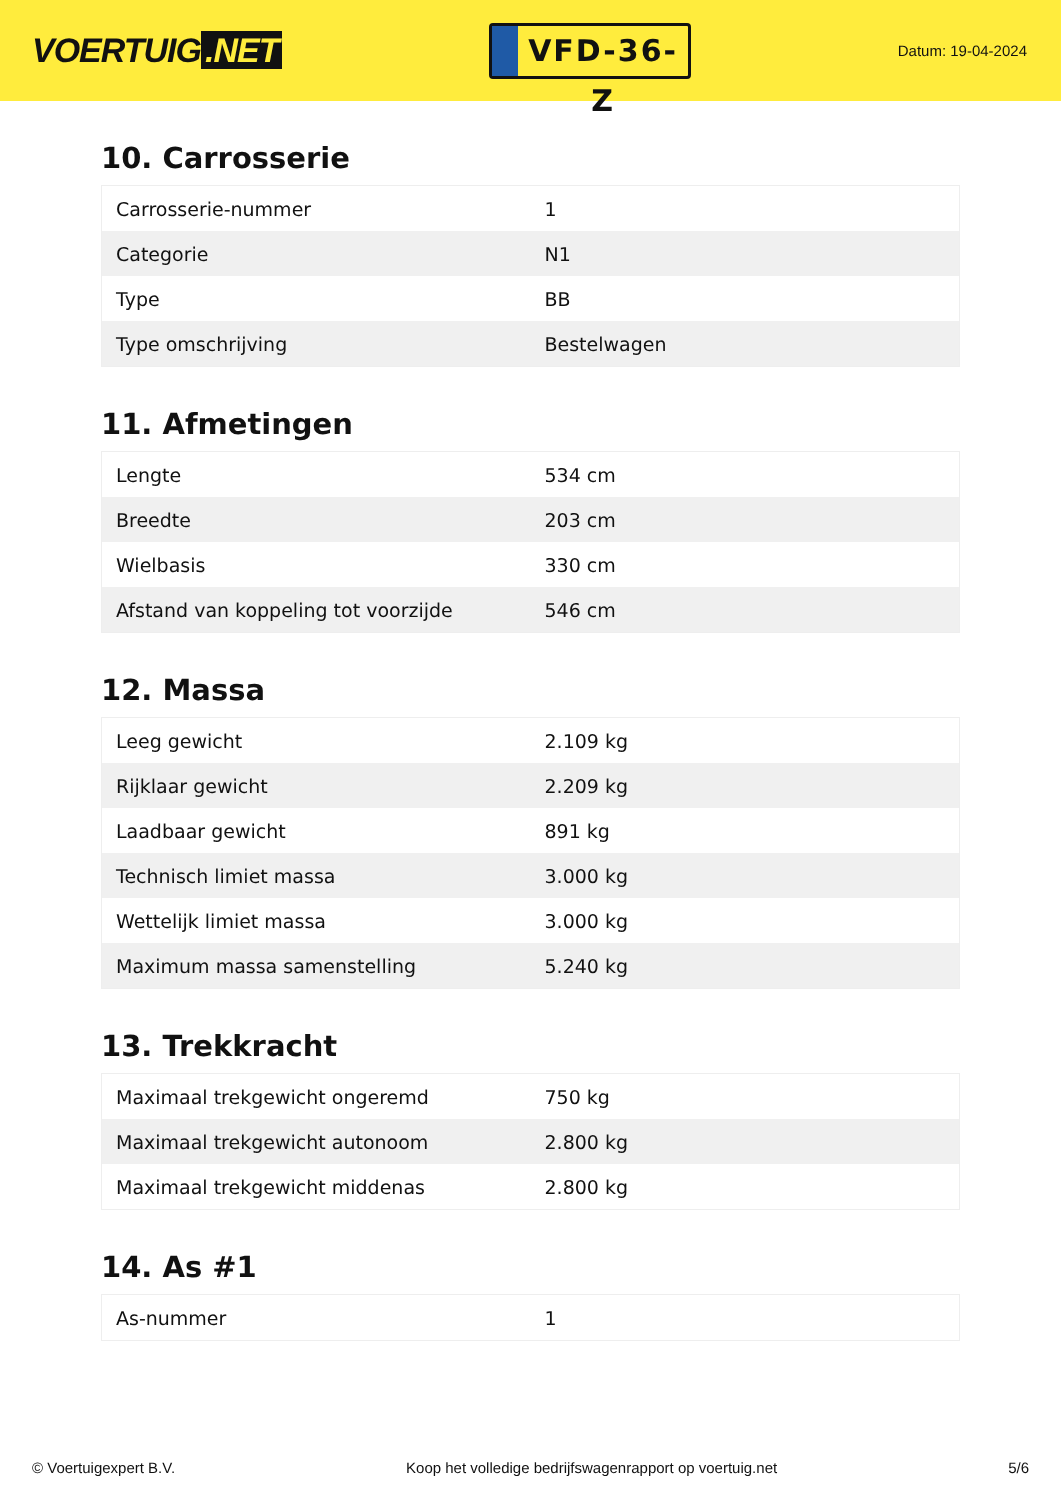VOERTUIG.NET
VFD-36-Z
Datum: 19-04-2024
10. Carrosserie
| Carrosserie-nummer | 1 |
| Categorie | N1 |
| Type | BB |
| Type omschrijving | Bestelwagen |
11. Afmetingen
| Lengte | 534 cm |
| Breedte | 203 cm |
| Wielbasis | 330 cm |
| Afstand van koppeling tot voorzijde | 546 cm |
12. Massa
| Leeg gewicht | 2.109 kg |
| Rijklaar gewicht | 2.209 kg |
| Laadbaar gewicht | 891 kg |
| Technisch limiet massa | 3.000 kg |
| Wettelijk limiet massa | 3.000 kg |
| Maximum massa samenstelling | 5.240 kg |
13. Trekkracht
| Maximaal trekgewicht ongeremd | 750 kg |
| Maximaal trekgewicht autonoom | 2.800 kg |
| Maximaal trekgewicht middenas | 2.800 kg |
14. As #1
| As-nummer | 1 |
© Voertuigexpert B.V. Koop het volledige bedrijfswagenrapport op voertuig.net 5/6